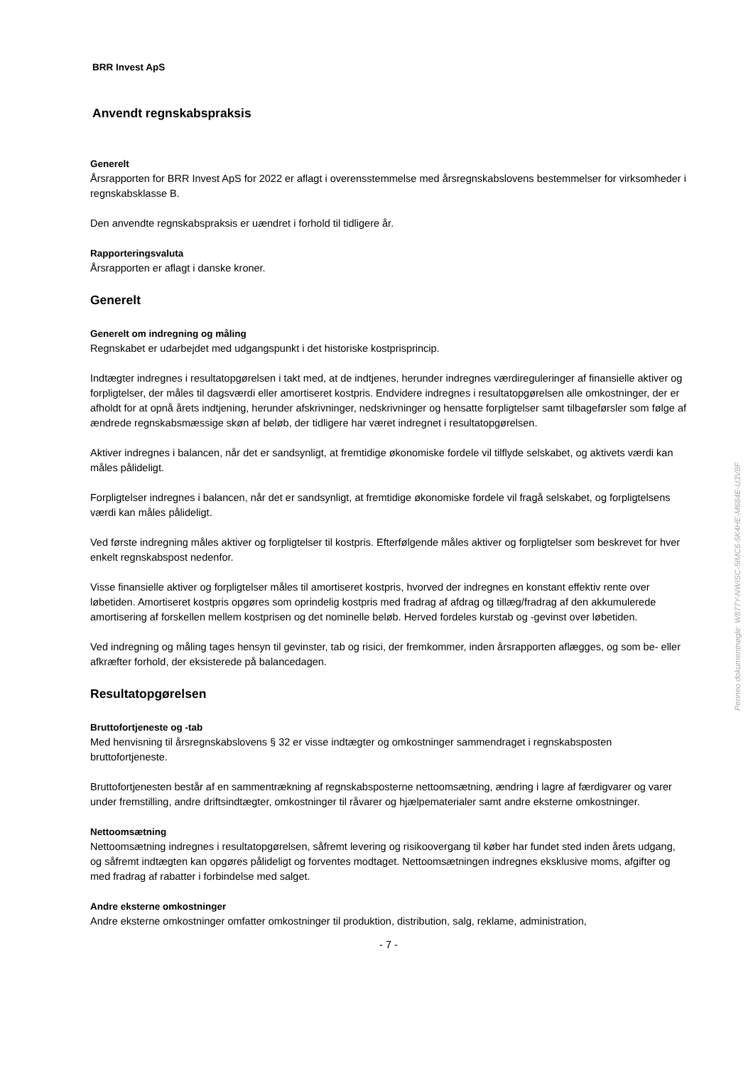BRR Invest ApS
Anvendt regnskabspraksis
Generelt
Årsrapporten for BRR Invest ApS for 2022 er aflagt i overensstemmelse med årsregnskabslovens bestemmelser for virksomheder i regnskabsklasse B.
Den anvendte regnskabspraksis er uændret i forhold til tidligere år.
Rapporteringsvaluta
Årsrapporten er aflagt i danske kroner.
Generelt
Generelt om indregning og måling
Regnskabet er udarbejdet med udgangspunkt i det historiske kostprisprincip.
Indtægter indregnes i resultatopgørelsen i takt med, at de indtjenes, herunder indregnes værdireguleringer af finansielle aktiver og forpligtelser, der måles til dagsværdi eller amortiseret kostpris. Endvidere indregnes i resultatopgørelsen alle omkostninger, der er afholdt for at opnå årets indtjening, herunder afskrivninger, nedskrivninger og hensatte forpligtelser samt tilbageførsler som følge af ændrede regnskabsmæssige skøn af beløb, der tidligere har været indregnet i resultatopgørelsen.
Aktiver indregnes i balancen, når det er sandsynligt, at fremtidige økonomiske fordele vil tilflyde selskabet, og aktivets værdi kan måles pålideligt.
Forpligtelser indregnes i balancen, når det er sandsynligt, at fremtidige økonomiske fordele vil fragå selskabet, og forpligtelsens værdi kan måles pålideligt.
Ved første indregning måles aktiver og forpligtelser til kostpris. Efterfølgende måles aktiver og forpligtelser som beskrevet for hver enkelt regnskabspost nedenfor.
Visse finansielle aktiver og forpligtelser måles til amortiseret kostpris, hvorved der indregnes en konstant effektiv rente over løbetiden. Amortiseret kostpris opgøres som oprindelig kostpris med fradrag af afdrag og tillæg/fradrag af den akkumulerede amortisering af forskellen mellem kostprisen og det nominelle beløb. Herved fordeles kurstab og -gevinst over løbetiden.
Ved indregning og måling tages hensyn til gevinster, tab og risici, der fremkommer, inden årsrapporten aflægges, og som be- eller afkræfter forhold, der eksisterede på balancedagen.
Resultatopgørelsen
Bruttofortjeneste og -tab
Med henvisning til årsregnskabslovens § 32 er visse indtægter og omkostninger sammendraget i regnskabsposten bruttofortjeneste.
Bruttofortjenesten består af en sammentrækning af regnskabsposterne nettoomsætning, ændring i lagre af færdigvarer og varer under fremstilling, andre driftsindtægter, omkostninger til råvarer og hjælpematerialer samt andre eksterne omkostninger.
Nettoomsætning
Nettoomsætning indregnes i resultatopgørelsen, såfremt levering og risikoovergang til køber har fundet sted inden årets udgang, og såfremt indtægten kan opgøres pålideligt og forventes modtaget. Nettoomsætningen indregnes eksklusive moms, afgifter og med fradrag af rabatter i forbindelse med salget.
Andre eksterne omkostninger
Andre eksterne omkostninger omfatter omkostninger til produktion, distribution, salg, reklame, administration,
- 7 -
Penneo dokumentnøgle: W877Y-NWISC-5IMC6-5K4HE-M684E-U3V8F